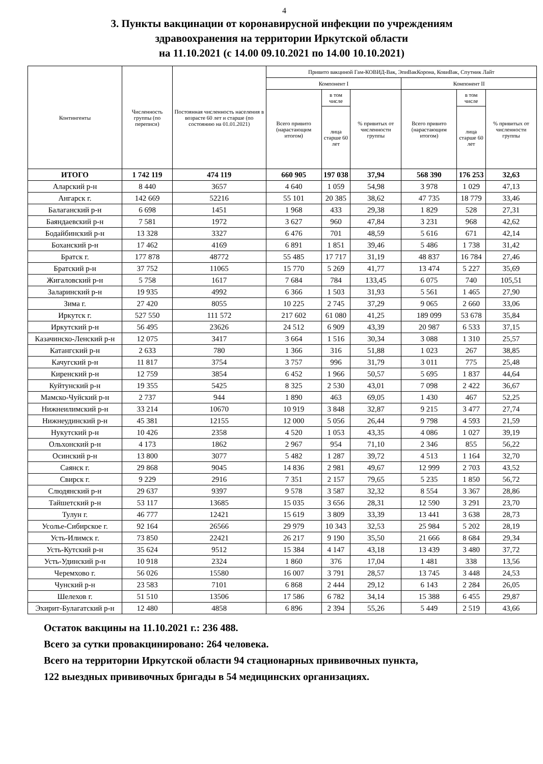4
3. Пункты вакцинации от коронавирусной инфекции по учреждениям
здравоохранения на территории Иркутской области
на 11.10.2021 (с 14.00 09.10.2021 по 14.00 10.10.2021)
| Контингенты | Численность группы (по переписи) | Постоянная численность населения в возрасте 60 лет и старше (по состоянию на 01.01.2021) | Привито вакциной Гам-КОВИД-Вак, ЭпиВакКорона, КовиВак, Спутник Лайт | | | | | |
| --- | --- | --- | --- | --- | --- | --- | --- | --- |
| | | | Компонент I | | | Компонент II | | |
| | | | Всего привито (нарастающим итогом) | в том числе | % привитых от численности группы | Всего привито (нарастающим итогом) | в том числе | % привитых от численности группы |
| | | | | лица старше 60 лет | | | лица старше 60 лет | |
| ИТОГО | 1 742 119 | 474 119 | 660 905 | 197 038 | 37,94 | 568 390 | 176 253 | 32,63 |
| Аларский р-н | 8 440 | 3657 | 4 640 | 1 059 | 54,98 | 3 978 | 1 029 | 47,13 |
| Ангарск г. | 142 669 | 52216 | 55 101 | 20 385 | 38,62 | 47 735 | 18 779 | 33,46 |
| Балаганский р-н | 6 698 | 1451 | 1 968 | 433 | 29,38 | 1 829 | 528 | 27,31 |
| Баяндаевский р-н | 7 581 | 1972 | 3 627 | 960 | 47,84 | 3 231 | 968 | 42,62 |
| Бодайбинский р-н | 13 328 | 3327 | 6 476 | 701 | 48,59 | 5 616 | 671 | 42,14 |
| Боханский р-н | 17 462 | 4169 | 6 891 | 1 851 | 39,46 | 5 486 | 1 738 | 31,42 |
| Братск г. | 177 878 | 48772 | 55 485 | 17 717 | 31,19 | 48 837 | 16 784 | 27,46 |
| Братский р-н | 37 752 | 11065 | 15 770 | 5 269 | 41,77 | 13 474 | 5 227 | 35,69 |
| Жигаловский р-н | 5 758 | 1617 | 7 684 | 784 | 133,45 | 6 075 | 740 | 105,51 |
| Заларинский р-н | 19 935 | 4992 | 6 366 | 1 503 | 31,93 | 5 561 | 1 465 | 27,90 |
| Зима г. | 27 420 | 8055 | 10 225 | 2 745 | 37,29 | 9 065 | 2 660 | 33,06 |
| Иркутск г. | 527 550 | 111 572 | 217 602 | 61 080 | 41,25 | 189 099 | 53 678 | 35,84 |
| Иркутский р-н | 56 495 | 23626 | 24 512 | 6 909 | 43,39 | 20 987 | 6 533 | 37,15 |
| Казачинско-Ленский р-н | 12 075 | 3417 | 3 664 | 1 516 | 30,34 | 3 088 | 1 310 | 25,57 |
| Катангский р-н | 2 633 | 780 | 1 366 | 316 | 51,88 | 1 023 | 267 | 38,85 |
| Качугский р-н | 11 817 | 3754 | 3 757 | 996 | 31,79 | 3 011 | 775 | 25,48 |
| Киренский р-н | 12 759 | 3854 | 6 452 | 1 966 | 50,57 | 5 695 | 1 837 | 44,64 |
| Куйтунский р-н | 19 355 | 5425 | 8 325 | 2 530 | 43,01 | 7 098 | 2 422 | 36,67 |
| Мамско-Чуйский р-н | 2 737 | 944 | 1 890 | 463 | 69,05 | 1 430 | 467 | 52,25 |
| Нижнеилимский р-н | 33 214 | 10670 | 10 919 | 3 848 | 32,87 | 9 215 | 3 477 | 27,74 |
| Нижнеудинский р-н | 45 381 | 12155 | 12 000 | 5 056 | 26,44 | 9 798 | 4 593 | 21,59 |
| Нукутский р-н | 10 426 | 2358 | 4 520 | 1 053 | 43,35 | 4 086 | 1 027 | 39,19 |
| Ольхонский р-н | 4 173 | 1862 | 2 967 | 954 | 71,10 | 2 346 | 855 | 56,22 |
| Осинский р-н | 13 800 | 3077 | 5 482 | 1 287 | 39,72 | 4 513 | 1 164 | 32,70 |
| Саянск г. | 29 868 | 9045 | 14 836 | 2 981 | 49,67 | 12 999 | 2 703 | 43,52 |
| Свирск г. | 9 229 | 2916 | 7 351 | 2 157 | 79,65 | 5 235 | 1 850 | 56,72 |
| Слюдянский р-н | 29 637 | 9397 | 9 578 | 3 587 | 32,32 | 8 554 | 3 367 | 28,86 |
| Тайшетский р-н | 53 117 | 13685 | 15 035 | 3 656 | 28,31 | 12 590 | 3 291 | 23,70 |
| Тулун г. | 46 777 | 12421 | 15 619 | 3 809 | 33,39 | 13 441 | 3 638 | 28,73 |
| Усолье-Сибирское г. | 92 164 | 26566 | 29 979 | 10 343 | 32,53 | 25 984 | 5 202 | 28,19 |
| Усть-Илимск г. | 73 850 | 22421 | 26 217 | 9 190 | 35,50 | 21 666 | 8 684 | 29,34 |
| Усть-Кутский р-н | 35 624 | 9512 | 15 384 | 4 147 | 43,18 | 13 439 | 3 480 | 37,72 |
| Усть-Удинский р-н | 10 918 | 2324 | 1 860 | 376 | 17,04 | 1 481 | 338 | 13,56 |
| Черемхово г. | 56 026 | 15580 | 16 007 | 3 791 | 28,57 | 13 745 | 3 448 | 24,53 |
| Чунский р-н | 23 583 | 7101 | 6 868 | 2 444 | 29,12 | 6 143 | 2 284 | 26,05 |
| Шелехов г. | 51 510 | 13506 | 17 586 | 6 782 | 34,14 | 15 388 | 6 455 | 29,87 |
| Эхирит-Булагатский р-н | 12 480 | 4858 | 6 896 | 2 394 | 55,26 | 5 449 | 2 519 | 43,66 |
Остаток вакцины на 11.10.2021 г.: 236 488.
Всего за сутки провакцинировано: 264 человека.
Всего на территории Иркутской области 94 стационарных прививочных пункта,
122 выездных прививочных бригады в 54 медицинских организациях.